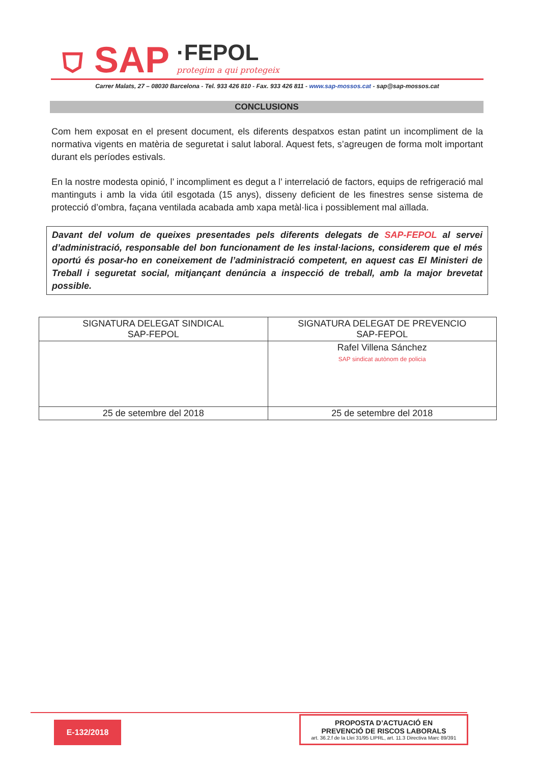⛉ SAP ·FEPOL
protegim a qui protegeix
Carrer Malats, 27 – 08030 Barcelona - Tel. 933 426 810 - Fax. 933 426 811 - www.sap-mossos.cat - sap@sap-mossos.cat
CONCLUSIONS
Com hem exposat en el present document, els diferents despatxos estan patint un incompliment de la normativa vigents en matèria de seguretat i salut laboral. Aquest fets, s’agreugen de forma molt important durant els períodes estivals.
En la nostre modesta opinió, l’ incompliment es degut a l’ interrelació de factors, equips de refrigeració mal mantinguts i amb la vida útil esgotada (15 anys), disseny deficient de les finestres sense sistema de protecció d’ombra, façana ventilada acabada amb xapa metàl·lica i possiblement mal aïllada.
Davant del volum de queixes presentades pels diferents delegats de SAP-FEPOL al servei d’administració, responsable del bon funcionament de les instal·lacions, considerem que el més oportú és posar-ho en coneixement de l’administració competent, en aquest cas El Ministeri de Treball i seguretat social, mitjançant denúncia a inspecció de treball, amb la major brevetat possible.
| SIGNATURA DELEGAT SINDICAL SAP-FEPOL | SIGNATURA DELEGAT DE PREVENCIO SAP-FEPOL |
| | Rafel Villena Sánchez SAP sindicat autònom de policia |
| 25 de setembre del 2018 | 25 de setembre del 2018 |
E-132/2018
PROPOSTA D’ACTUACIÓ EN
PREVENCIÓ DE RISCOS LABORALS
art. 36.2.f de la Llei 31/95 LIPRL, art. 11.3 Directiva Marc 89/391